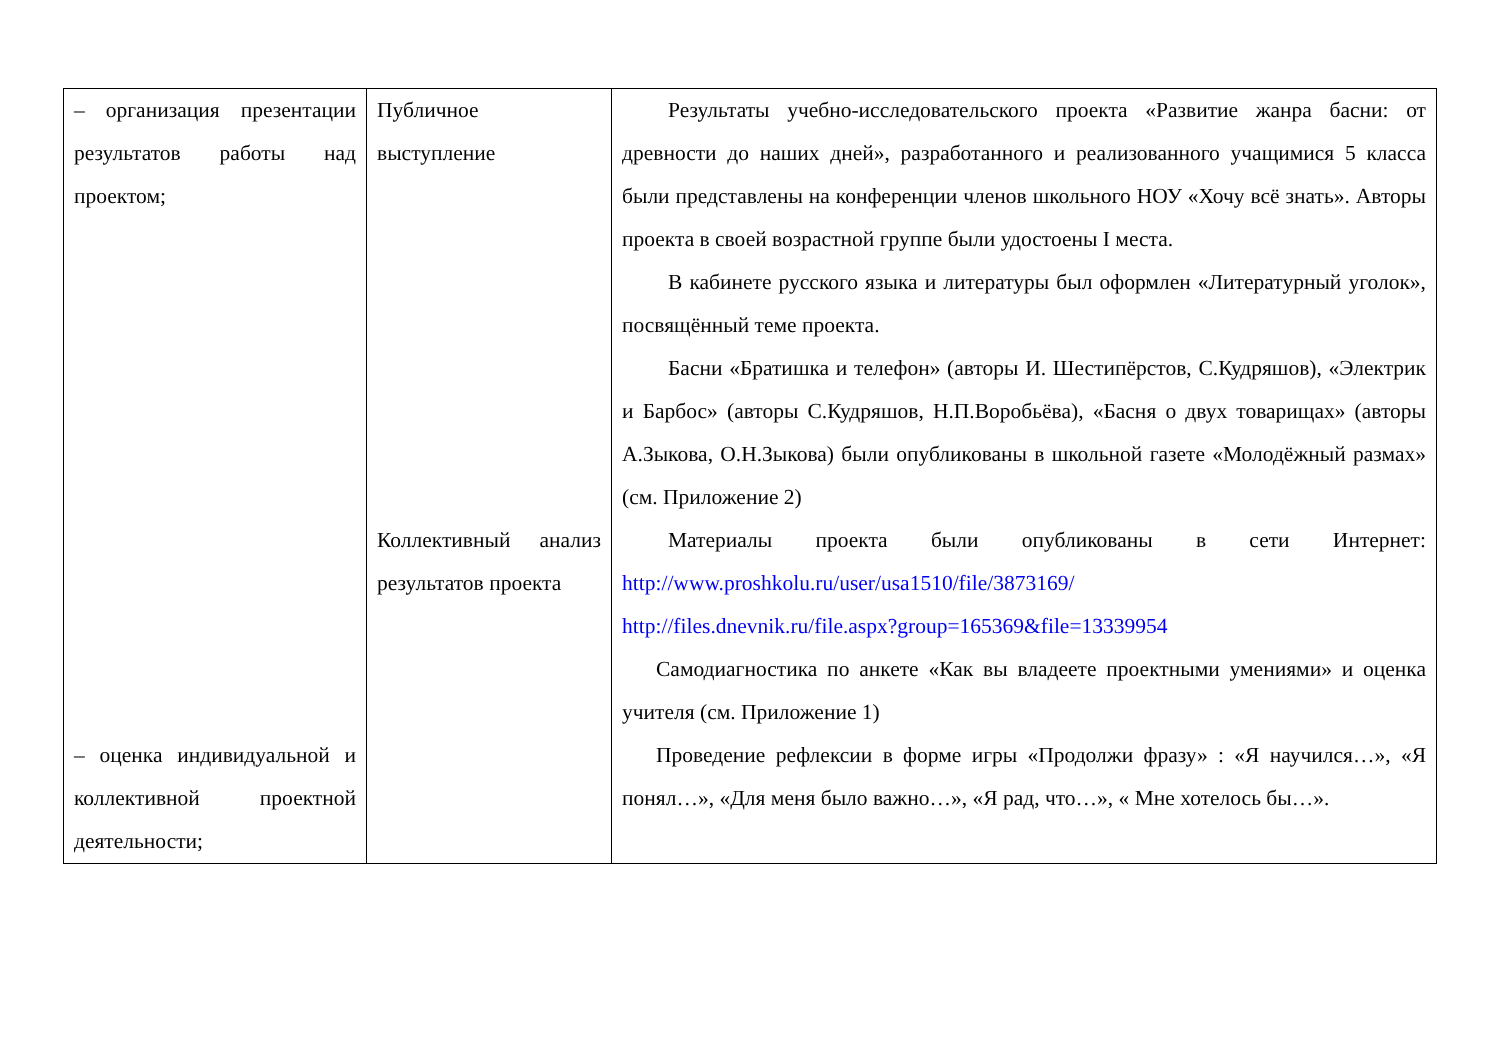| – организация презентации результатов работы над проектом; – оценка индивидуальной и коллективной проектной деятельности; | Публичное выступление Коллективный анализ результатов проекта | Результаты учебно-исследовательского проекта «Развитие жанра басни: от древности до наших дней», разработанного и реализованного учащимися 5 класса были представлены на конференции членов школьного НОУ «Хочу всё знать». Авторы проекта в своей возрастной группе были удостоены I места. В кабинете русского языка и литературы был оформлен «Литературный уголок», посвящённый теме проекта. Басни «Братишка и телефон» (авторы И. Шестипёрстов, С.Кудряшов), «Электрик и Барбос» (авторы С.Кудряшов, Н.П.Воробьёва), «Басня о двух товарищах» (авторы А.Зыкова, О.Н.Зыкова) были опубликованы в школьной газете «Молодёжный размах» (см. Приложение 2) Материалы проекта были опубликованы в сети Интернет: http://www.proshkolu.ru/user/usa1510/file/3873169/ http://files.dnevnik.ru/file.aspx?group=165369&file=13339954 Самодиагностика по анкете «Как вы владеете проектными умениями» и оценка учителя (см. Приложение 1) Проведение рефлексии в форме игры «Продолжи фразу» : «Я научился…», «Я понял…», «Для меня было важно…», «Я рад, что…», « Мне хотелось бы…». |